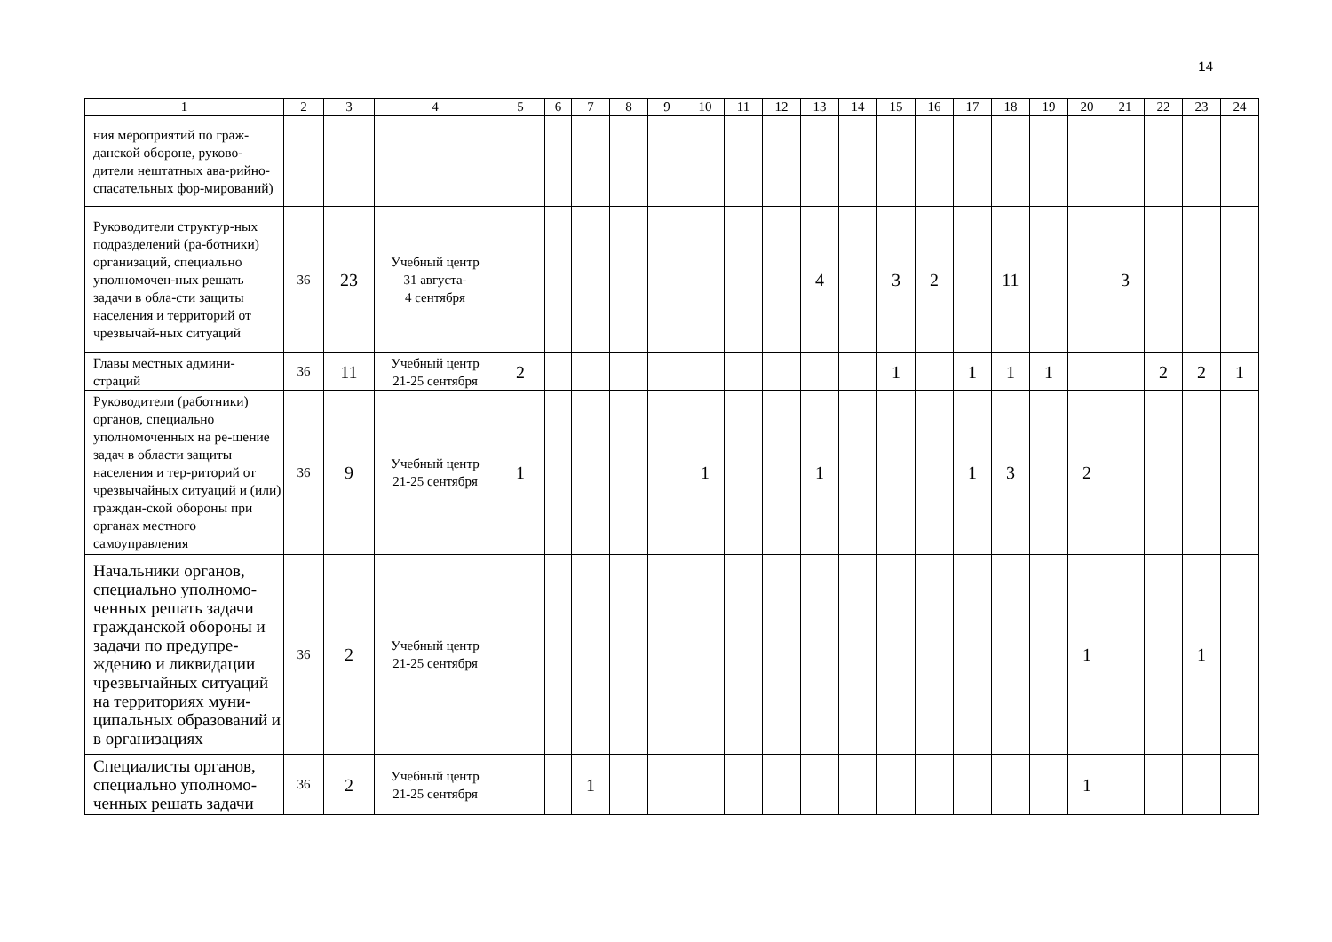14
| 1 | 2 | 3 | 4 | 5 | 6 | 7 | 8 | 9 | 10 | 11 | 12 | 13 | 14 | 15 | 16 | 17 | 18 | 19 | 20 | 21 | 22 | 23 | 24 |
| ния мероприятий по граж-данской обороне, руково-дители нештатных ава-рийно-спасательных фор-мирований) | | | | | | | | | | | | | | | | | | | | | | | |
| Руководители структур-ных подразделений (ра-ботники) организаций, специально уполномочен-ных решать задачи в обла-сти защиты населения и территорий от чрезвычай-ных ситуаций | 36 | 23 | Учебный центр 31 августа- 4 сентября | | | | | | | | | 4 | | 3 | 2 | | 11 | | | 3 | | | |
| Главы местных админи-страций | 36 | 11 | Учебный центр 21-25 сентября | 2 | | | | | | | | | | 1 | | 1 | 1 | 1 | | | 2 | 2 | 1 |
| Руководители (работники) органов, специально уполномоченных на ре-шение задач в области защиты населения и тер-риторий от чрезвычайных ситуаций и (или) граждан-ской обороны при органах местного самоуправления | 36 | 9 | Учебный центр 21-25 сентября | 1 | | | | | 1 | | | 1 | | | | 1 | 3 | | 2 | | | | |
| Начальники органов, специально уполномо-ченных решать задачи гражданской обороны и задачи по предупре-ждению и ликвидации чрезвычайных ситуаций на территориях муни-ципальных образований и в организациях | 36 | 2 | Учебный центр 21-25 сентября | | | | | | | | | | | | | | | | 1 | | | 1 | |
| Специалисты органов, специально уполномо-ченных решать задачи | 36 | 2 | Учебный центр 21-25 сентября | | | 1 | | | | | | | | | | | | | 1 | | | | |